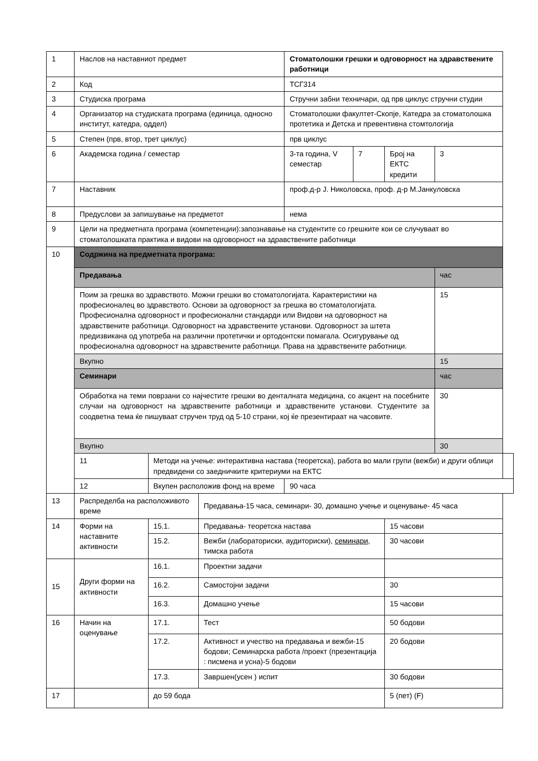| 1 | Наслов на наставниот предмет | | | Стоматолошки грешки и одговорност на здравствените работници | | | | |
| 2 | Код | | | ТСГ314 | | | | |
| 3 | Студиска програма | | | Стручни забни техничари, од прв циклус стручни студии | | | | |
| 4 | Организатор на студиската програма (единица, односно институт, катедра, оддел) | | | Стоматолошки факултет-Скопје, Катедра за стоматолошка протетика и Детска и превентивна стомтологија | | | | |
| 5 | Степен (прв, втор, трет циклус) | | | прв циклус | | | | |
| 6 | Академска година / семестар | | | 3-та година, V семестар | 7 | Број на ЕКТС кредити | 3 | |
| 7 | Наставник | | | проф.д-р Ј. Николовска, проф. д-р М.Јанкуловска | | | | |
| 8 | Предуслови за запишување на предметот | | | нема | | | | |
| 9 | Цели на предметната програма (компетенции):запознавање на студентите со грешките кои се случуваат во стоматолошката практика и видови на одговорност на здравствените работници | | | | | | | |
| 10 | Содржина на предметната програма: | | | | | | | |
| | Предавања | | | | | | час | |
| | Поим за грешка во здравството. Можни грешки во стоматологијата. Карактеристики на професионалец во здравството. Основи за одговорност за грешка во стоматологијата. Професионална одговорност и професионални стандарди или Видови на одговорност на здравствените работници. Одговорност на здравствените установи. Одговорност за штета предизвикана од употреба на различни протетички и ортодонтски помагала. Осигурување од професионална одговорност на здравствените работници. Права на здравствените работници. | | | | | | 15 | |
| | Вкупно | | | | | | 15 | |
| | Семинари | | | | | | час | |
| | Обработка на теми поврзани со најчестите грешки во денталната медицина, со акцент на посебните случаи на одговорност на здравствените работници и здравствените установи. Студентите за соодветна тема ќе пишуваат стручен труд од 5-10 страни, кој ќе презентираат на часовите. | | | | | | 30 | |
| | Вкупно | | | | | | 30 | |
| | 11 | Методи на учење: интерактивна настава (теоретска), работа во мали групи (вежби) и други облици предвидени со заедничките критериуми на ЕКТС | | | | | | |
| | 12 | Вкупен расположив фонд на време | | 90 часа | | | | |
| 13 | Распределба на расположивото време | | Предавања-15 часа, семинари- 30, домашно учење и оценување- 45 часа | | | | | |
| 14 | Форми на наставните активности | 15.1. | Предавања- теоретска настава | | | 15 часови | | |
| | | 15.2. | Вежби (лабораториски, аудиториски), семинари , тимска работа | | | 30 часови | | |
| 15 | Други форми на активности | 16.1. | Проектни задачи | | | | | |
| | | 16.2. | Самостојни задачи | | | 30 | | |
| | | 16.3. | Домашно учење | | | 15 часови | | |
| 16 | Начин на оценување | 17.1. | Тест | | | 50 бодови | | |
| | | 17.2. | Активност и учество на предавања и вежби-15 бодови; Семинарска работа /проект (презентација : писмена и усна)-5 бодови | | | 20 бодови | | |
| | | 17.3. | Завршен(усен ) испит | | | 30 бодови | | |
| 17 | | до 59 бода | | | | 5 (пет) (F) | | |